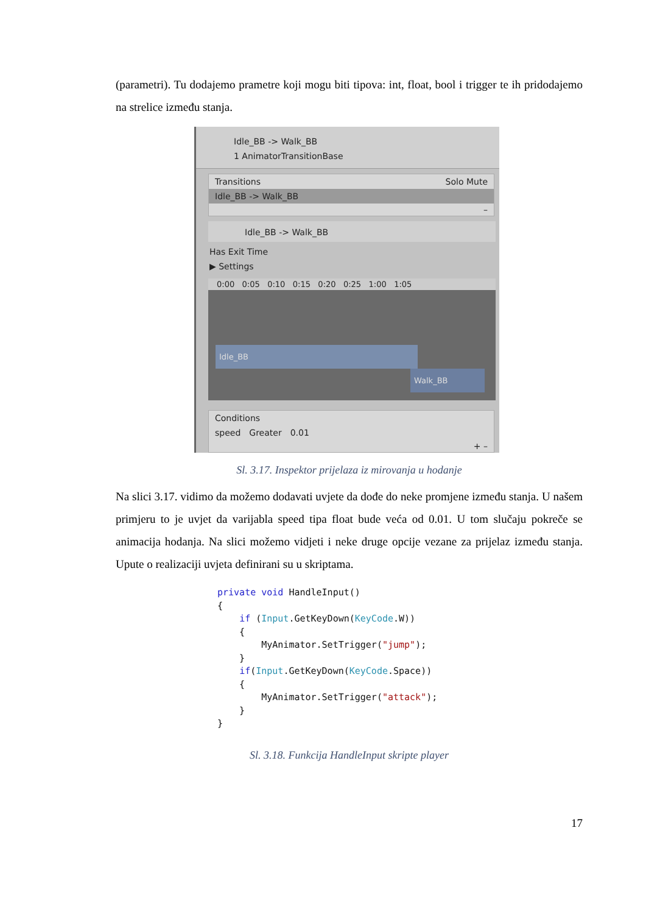(parametri). Tu dodajemo prametre koji mogu biti tipova: int, float, bool i trigger te ih pridodajemo na strelice između stanja.
Idle_BB -> Walk_BB
1 AnimatorTransitionBase
Transitions Solo Mute
Idle_BB -> Walk_BB
–
Idle_BB -> Walk_BB
Has Exit Time
▶ Settings
0:00 0:05 0:10 0:15 0:20 0:25 1:00 1:05
Idle_BB
Walk_BB
Conditions
speed Greater 0.01
+ –
Sl. 3.17. Inspektor prijelaza iz mirovanja u hodanje
Na slici 3.17. vidimo da možemo dodavati uvjete da dođe do neke promjene između stanja. U našem primjeru to je uvjet da varijabla speed tipa float bude veća od 0.01. U tom slučaju pokreče se animacija hodanja. Na slici možemo vidjeti i neke druge opcije vezane za prijelaz između stanja. Upute o realizaciji uvjeta definirani su u skriptama.
private void HandleInput() { if (Input.GetKeyDown(KeyCode.W)) { MyAnimator.SetTrigger("jump"); } if(Input.GetKeyDown(KeyCode.Space)) { MyAnimator.SetTrigger("attack"); } }
Sl. 3.18. Funkcija HandleInput skripte player
17